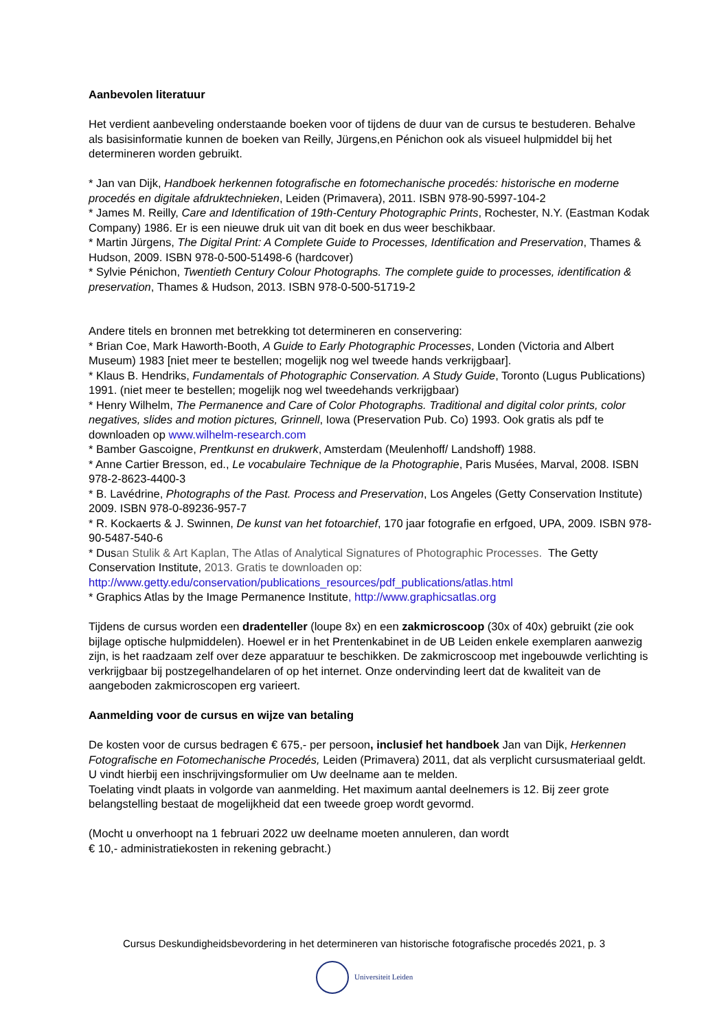Aanbevolen literatuur
Het verdient aanbeveling onderstaande boeken voor of tijdens de duur van de cursus te bestuderen. Behalve als basisinformatie kunnen de boeken van Reilly, Jürgens,en Pénichon ook als visueel hulpmiddel bij het determineren worden gebruikt.
* Jan van Dijk, Handboek herkennen fotografische en fotomechanische procedés: historische en moderne procedés en digitale afdruktechnieken, Leiden (Primavera), 2011. ISBN 978-90-5997-104-2
* James M. Reilly, Care and Identification of 19th-Century Photographic Prints, Rochester, N.Y. (Eastman Kodak Company) 1986. Er is een nieuwe druk uit van dit boek en dus weer beschikbaar.
* Martin Jürgens, The Digital Print: A Complete Guide to Processes, Identification and Preservation, Thames & Hudson, 2009. ISBN 978-0-500-51498-6 (hardcover)
* Sylvie Pénichon, Twentieth Century Colour Photographs. The complete guide to processes, identification & preservation, Thames & Hudson, 2013. ISBN 978-0-500-51719-2
Andere titels en bronnen met betrekking tot determineren en conservering:
* Brian Coe, Mark Haworth-Booth, A Guide to Early Photographic Processes, Londen (Victoria and Albert Museum) 1983 [niet meer te bestellen; mogelijk nog wel tweede hands verkrijgbaar].
* Klaus B. Hendriks, Fundamentals of Photographic Conservation. A Study Guide, Toronto (Lugus Publications) 1991. (niet meer te bestellen; mogelijk nog wel tweedehands verkrijgbaar)
* Henry Wilhelm, The Permanence and Care of Color Photographs. Traditional and digital color prints, color negatives, slides and motion pictures, Grinnell, Iowa (Preservation Pub. Co) 1993. Ook gratis als pdf te downloaden op www.wilhelm-research.com
* Bamber Gascoigne, Prentkunst en drukwerk, Amsterdam (Meulenhoff/ Landshoff) 1988.
* Anne Cartier Bresson, ed., Le vocabulaire Technique de la Photographie, Paris Musées, Marval, 2008. ISBN 978-2-8623-4400-3
* B. Lavédrine, Photographs of the Past. Process and Preservation, Los Angeles (Getty Conservation Institute) 2009. ISBN 978-0-89236-957-7
* R. Kockaerts & J. Swinnen, De kunst van het fotoarchief, 170 jaar fotografie en erfgoed, UPA, 2009. ISBN 978-90-5487-540-6
* Dusan Stulik & Art Kaplan, The Atlas of Analytical Signatures of Photographic Processes. The Getty Conservation Institute, 2013. Gratis te downloaden op:
http://www.getty.edu/conservation/publications_resources/pdf_publications/atlas.html
* Graphics Atlas by the Image Permanence Institute, http://www.graphicsatlas.org
Tijdens de cursus worden een dradenteller (loupe 8x) en een zakmicroscoop (30x of 40x) gebruikt (zie ook bijlage optische hulpmiddelen). Hoewel er in het Prentenkabinet in de UB Leiden enkele exemplaren aanwezig zijn, is het raadzaam zelf over deze apparatuur te beschikken. De zakmicroscoop met ingebouwde verlichting is verkrijgbaar bij postzegelhandelaren of op het internet. Onze ondervinding leert dat de kwaliteit van de aangeboden zakmicroscopen erg varieert.
Aanmelding voor de cursus en wijze van betaling
De kosten voor de cursus bedragen € 675,- per persoon, inclusief het handboek Jan van Dijk, Herkennen Fotografische en Fotomechanische Procedés, Leiden (Primavera) 2011, dat als verplicht cursusmateriaal geldt.
U vindt hierbij een inschrijvingsformulier om Uw deelname aan te melden.
Toelating vindt plaats in volgorde van aanmelding. Het maximum aantal deelnemers is 12. Bij zeer grote belangstelling bestaat de mogelijkheid dat een tweede groep wordt gevormd.
(Mocht u onverhoopt na 1 februari 2022 uw deelname moeten annuleren, dan wordt
€ 10,- administratiekosten in rekening gebracht.)
Cursus Deskundigheidsbevordering in het determineren van historische fotografische procedés 2021, p. 3
Universiteit Leiden